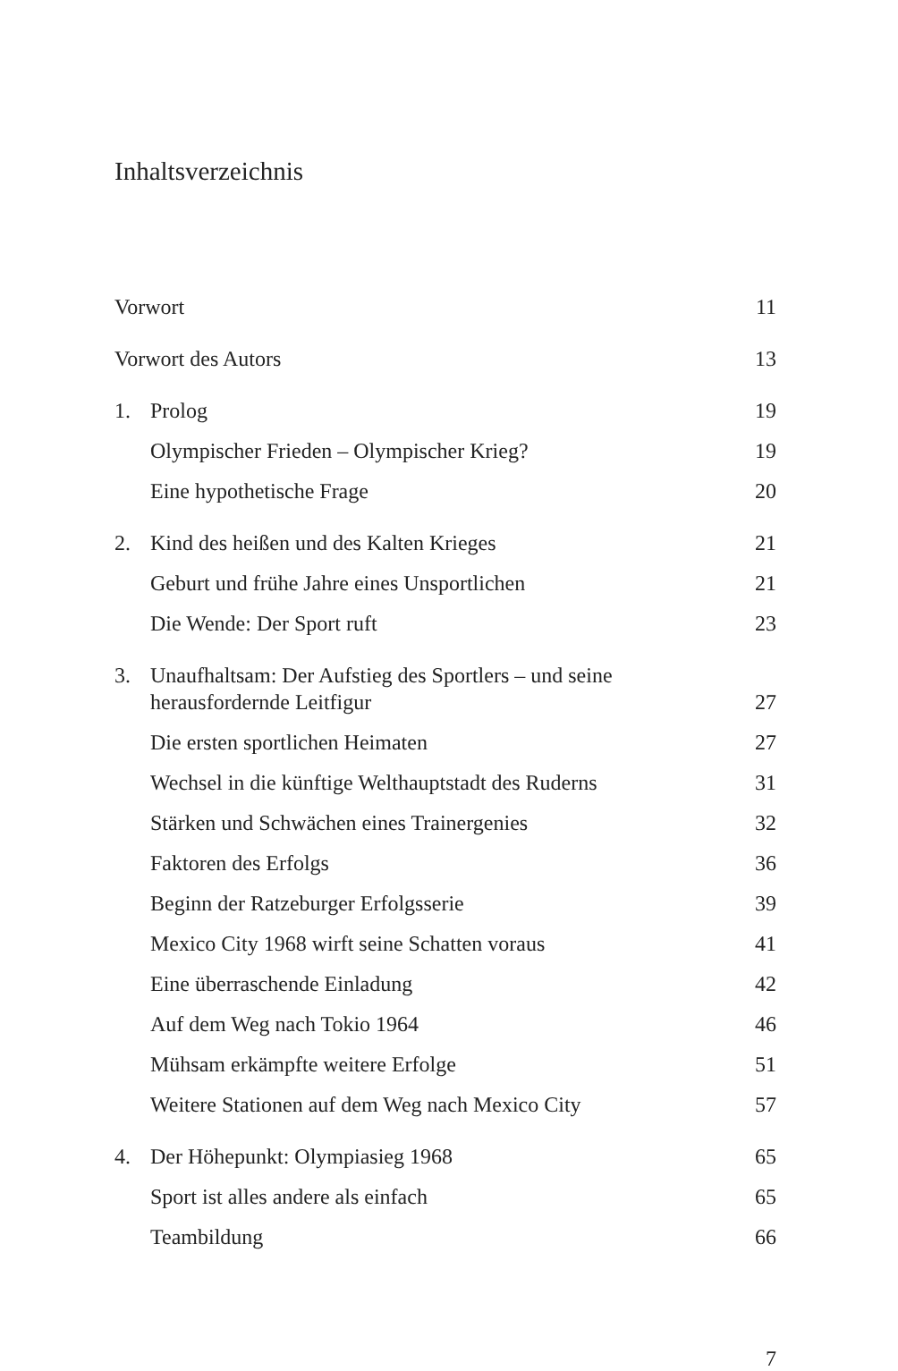Inhaltsverzeichnis
Vorwort 11
Vorwort des Autors 13
1. Prolog 19
Olympischer Frieden – Olympischer Krieg? 19
Eine hypothetische Frage 20
2. Kind des heißen und des Kalten Krieges 21
Geburt und frühe Jahre eines Unsportlichen 21
Die Wende: Der Sport ruft 23
3. Unaufhaltsam: Der Aufstieg des Sportlers – und seine herausfordernde Leitfigur 27
Die ersten sportlichen Heimaten 27
Wechsel in die künftige Welthauptstadt des Ruderns 31
Stärken und Schwächen eines Trainergenies 32
Faktoren des Erfolgs 36
Beginn der Ratzeburger Erfolgsserie 39
Mexico City 1968 wirft seine Schatten voraus 41
Eine überraschende Einladung 42
Auf dem Weg nach Tokio 1964 46
Mühsam erkämpfte weitere Erfolge 51
Weitere Stationen auf dem Weg nach Mexico City 57
4. Der Höhepunkt: Olympiasieg 1968 65
Sport ist alles andere als einfach 65
Teambildung 66
7